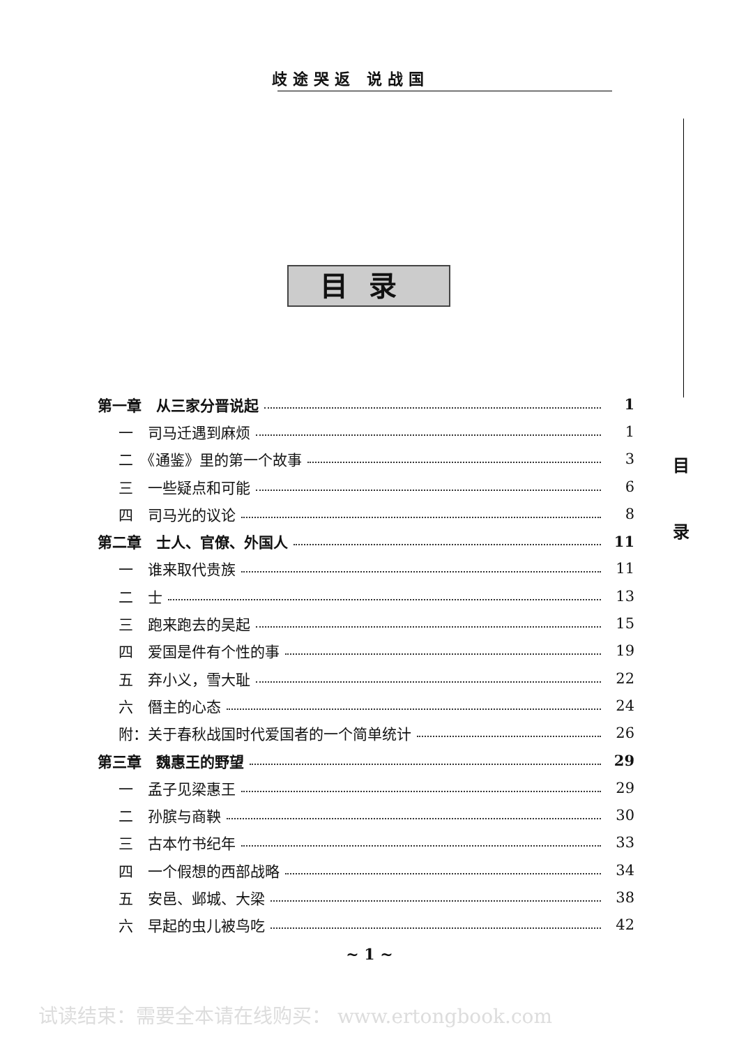歧途哭返 说战国
目
录
目录
第一章　从三家分晋说起 1
一　司马迁遇到麻烦 1
二　《通鉴》里的第一个故事 3
三　一些疑点和可能 6
四　司马光的议论 8
第二章　士人、官僚、外国人 11
一　谁来取代贵族 11
二　士 13
三　跑来跑去的吴起 15
四　爱国是件有个性的事 19
五　弃小义，雪大耻 22
六　僭主的心态 24
附：关于春秋战国时代爱国者的一个简单统计 26
第三章　魏惠王的野望 29
一　孟子见梁惠王 29
二　孙膑与商鞅 30
三　古本竹书纪年 33
四　一个假想的西部战略 34
五　安邑、邺城、大梁 38
六　早起的虫儿被鸟吃 42
~ 1 ~
试读结束：需要全本请在线购买： www.ertongbook.com